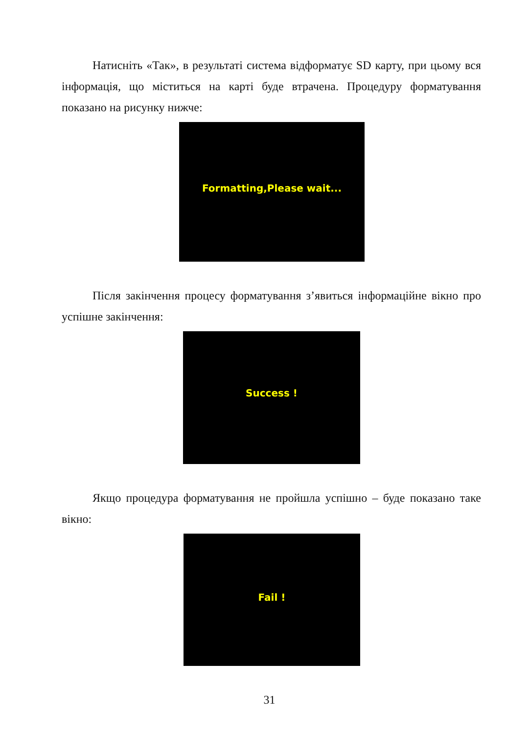Натисніть «Так», в результаті система відформатує SD карту, при цьому вся інформація, що міститься на карті буде втрачена. Процедуру форматування показано на рисунку нижче:
Formatting,Please wait...
Після закінчення процесу форматування з’явиться інформаційне вікно про успішне закінчення:
Success !
Якщо процедура форматування не пройшла успішно – буде показано таке вікно:
Fail !
31